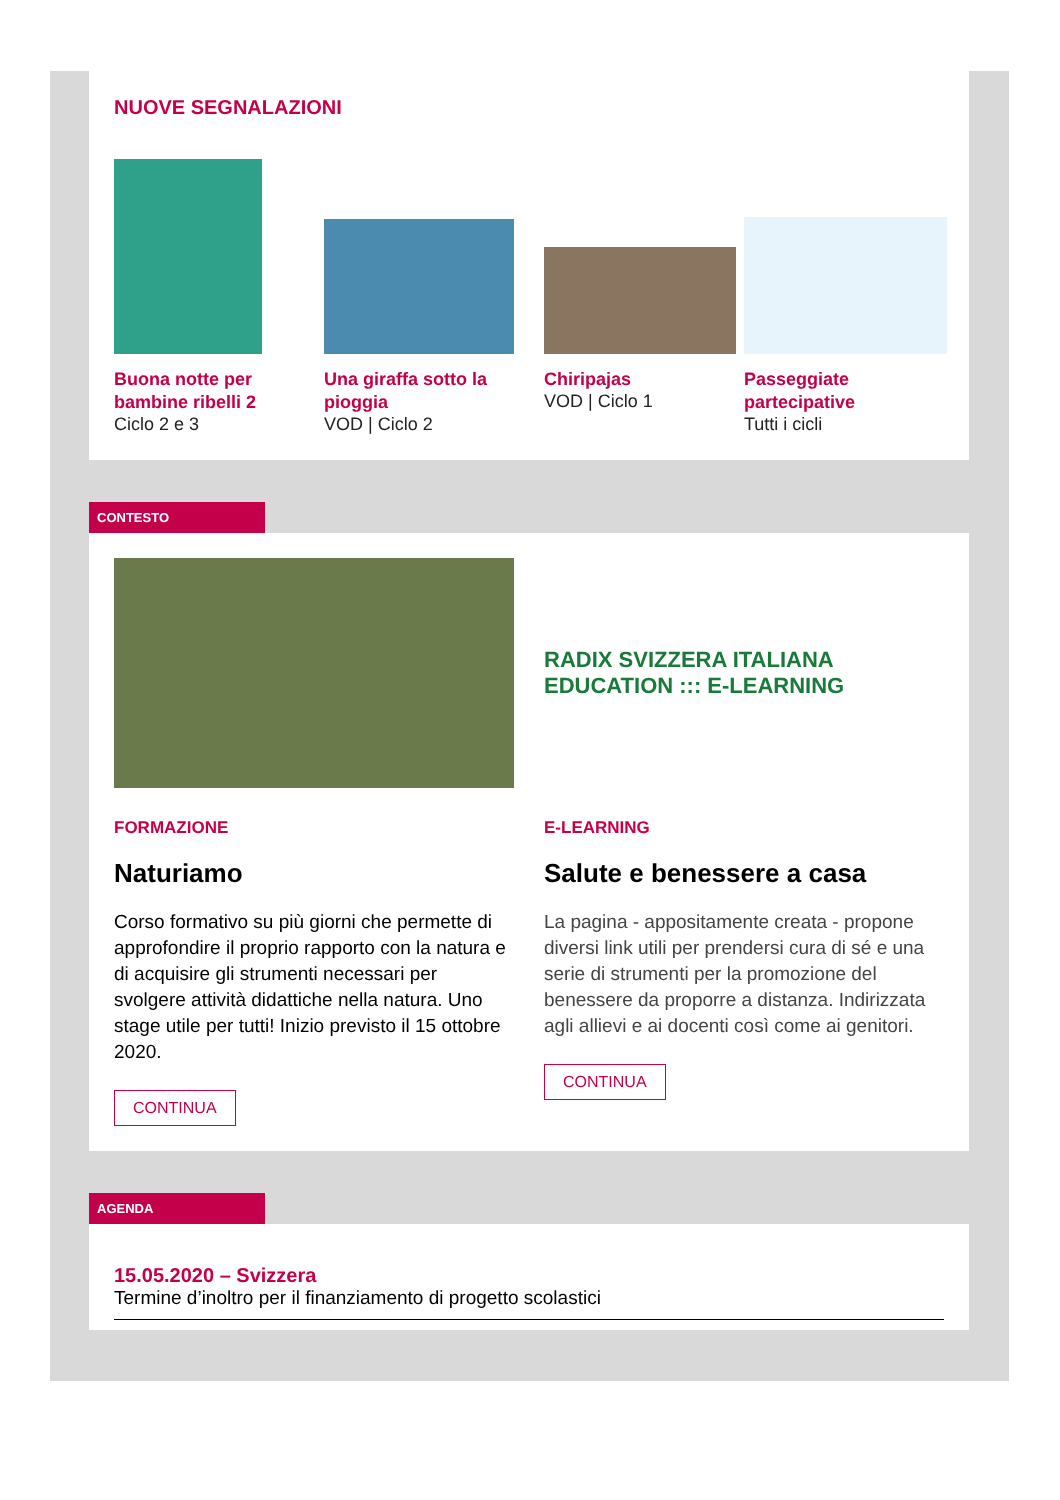NUOVE SEGNALAZIONI
Buona notte per bambine ribelli 2
Ciclo 2 e 3
Una giraffa sotto la pioggia
VOD | Ciclo 2
Chiripajas
VOD | Ciclo 1
Passeggiate partecipative
Tutti i cicli
CONTESTO
FORMAZIONE
Naturiamo
Corso formativo su più giorni che permette di approfondire il proprio rapporto con la natura e di acquisire gli strumenti necessari per svolgere attività didattiche nella natura. Uno stage utile per tutti! Inizio previsto il 15 ottobre 2020.
CONTINUA
RADIX SVIZZERA ITALIANA
EDUCATION ::: E-LEARNING
E-LEARNING
Salute e benessere a casa
La pagina - appositamente creata - propone diversi link utili per prendersi cura di sé e una serie di strumenti per la promozione del benessere da proporre a distanza. Indirizzata agli allievi e ai docenti così come ai genitori.
CONTINUA
AGENDA
15.05.2020 – Svizzera
Termine d’inoltro per il finanziamento di progetto scolastici